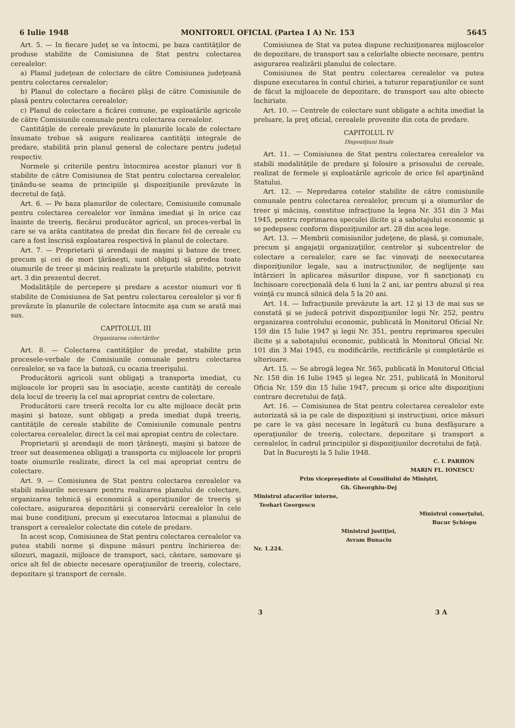6 Iulie 1948 MONITORUL OFICIAL (Partea I A) Nr. 153 5645
Art. 5. — In fiecare judeţ se va întocmi, pe baza cantităţilor de produse stabilite de Comisiunea de Stat pentru colectarea cerealelor:
a) Planul judeţean de colectare de către Comisiunea judeţeană pentru colectarea cerealelor;
b) Planul de colectare a fiecărei plăşi de către Comisiunile de plasă pentru colectarea cerealelor;
c) Planul de colectare a ficărei comune, pe exploatările agricole de către Comisiunile comunale pentru colectarea cerealelor.
Cantităţile de cereale prevăzute în planurile locale de colectare însumate trebue să asigure realizarea cantităţii integrale de predare, stabilită prin planul general de colectare pentru judeţul respectiv.
Normele şi criteriile pentru întocmirea acestor planuri vor fi stabilite de către Comisiunea de Stat pentru colectarea cerealelor, ţinându-se seama de principiile şi dispoziţiunile prevăzute în decretul de faţă.
Art. 6. — Pe baza planurilor de colectare, Comisiunile comunale pentru colectarea cerealelor vor înmâna imediat şi în orice caz înainte de treeriş, fiecărui producător agricol, un proces-verbal în care se va arăta cantitatea de predat din fiecare fel de cereale cu care a fost înscrisă exploatarea respectivă în planul de colectare.
Art. 7. — Proprietarii şi arendaşii de maşini şi batoze de treer, precum şi cei de mori ţărăneşti, sunt obligaţi să predea toate oiumurile de treer şi măciniş realizate la preţurile stabilite, potrivit art. 3 din prezentul decret.
Modalităţile de percepere şi predare a acestor oiumuri vor fi stabilite de Comisiunea de Sat pentru colectarea cerealelor şi vor fi prevăzute în planurile de colectare întocmite aşa cum se arată mai sus.
CAPITOLUL III
Organizarea colectărilor
Art. 8. — Colectarea cantităţilor de predat, stabilite prin procesele-verbale de Comisiunile comunale pentru colectarea cerealelor, se va face la batoză, cu ocazia treerişului.
Producătorii agricoli sunt obligaţi a transporta imediat, cu mijloacele lor proprii sau în asociaţie, aceste cantităţi de cereale dela locul de treeriş la cel mai apropriat centru de colectare.
Producătorii care treeră recolta lor cu alte mijloace decât prin maşini şi batoze, sunt obligaţi a preda imediat după treeriş, cantităţile de cereale stabilite de Comisiunile comunale pentru colectarea cerealelor, direct la cel mai apropiat centru de colectare.
Proprietarii şi arendaşii de mori ţărăneşti, maşini şi batoze de treer sut deasemenea obligaţi a transporta cu mijloacele lor proprii toate oiumurile realizate, direct la cel mai apropriat centru de colectare.
Art. 9. — Comisiunea de Stat pentru colectarea cerealelor va stabili măsurile necesare pentru realizarea planului de colectare, organizarea tehnică şi economică a operaţiunilor de treeriş şi colectare, asigurarea depozitării şi conservării cerealelor în cele mai bune condiţiuni, precum şi executarea întocmai a planului de transport a cerealelor colectate din cotele de predare.
In acest scop, Comisiunea de Stat pentru colectarea cerealelor va putea stabili norme şi dispune măsuri pentru închirierea de: silozuri, magazii, mijloace de transport, saci, cântare, samovare şi orice alt fel de obiecte necesare operaţiunilor de treeriş, colectare, depozitare şi transport de cereale.
Comisiunea de Stat va putea dispune rechiziţionarea mijloacelor de depozitare, de transport sau a celorlalte obiecte necesare, pentru asigurarea realizării planului de colectare.
Comisiunea de Stat pentru colectarea cerealelor va putea dispune executarea în contul chiriei, a tuturor reparaţiunilor ce sunt de făcut la mijloacele de depozitare, de transport sau alte obiecte închiriate.
Art. 10. — Centrele de colectare sunt obligate a achita imediat la preluare, la preţ oficial, cerealele provenite din cota de predare.
CAPITOLUL IV
Dispoziţiuni finale
Art. 11. — Comisiunea de Stat pentru colectarea cerealelor va stabili modalităţile de predare şi folosire a prisosului de cereale, realizat de fermele şi exploatările agricole de orice fel aparţinând Statului.
Art. 12. — Nepredarea cotelor stabilite de către comisiunile comunale pentru colectarea cerealelor, precum şi a oiumurilor de treer şi măciniş, constitue infracţiune la legea Nr. 351 din 3 Mai 1945, pentru reprimarea speculei ilicite şi a sabotajului economic şi se pedepsesc conform dispoziţiunilor art. 28 din acea lege.
Art. 13. — Membrii comisiunilor judeţene, de plasă, şi comunale, precum şi angajaţii organizaţiilor, centrelor şi subcentrelor de colectare a cerealelor, care se fac vinovaţi de neexecutarea dispoziţiunilor legale, sau a instrucţiunilor, de neglijenţe sau întârzieri în aplicarea măsurilor dispuse, vor fi sancţionaţi cu închisoare corecţională dela 6 luni la 2 ani, iar pentru abuzul şi rea voinţă cu muncă silnică dela 5 la 20 ani.
Art. 14. — Infracţiunile prevăzute la art. 12 şi 13 de mai sus se constată şi se judecă potrivit dispoziţiunilor legii Nr. 252, pentru organizarea controlului economic, publicată în Monitorul Oficial Nr. 159 din 15 Iulie 1947 şi legii Nr. 351, pentru reprimarea speculei ilicite şi a sabotajului economic, publicată în Monitorul Oficial Nr. 101 din 3 Mai 1945, cu modificările, rectificările şi completările ei ulterioare.
Art. 15. — Se abrogă legea Nr. 565, publicată în Monitorul Oficial Nr. 158 din 16 Iulie 1945 şi legea Nr. 251, publicată în Monitorul Oficia Nr. 159 din 15 Iulie 1947, precum şi orice alte dispoziţiuni contrare decretului de faţă.
Art. 16. — Comisiunea de Stat pentru colectarea cerealelor este autorizată să ia pe cale de dispoziţiuni şi instrucţiuni, orice măsuri pe care le va găsi necesare în legătură cu buna desfăşurare a operaţiunilor de treeriş, colectare, depozitare şi transport a cerealelor, în cadrul principiilor şi dispoziţiunilor decretului de faţă.
Dat în Bucureşti la 5 Iulie 1948.
C. I. PARHON
MARIN FL. IONESCU
Prim vicepreşedinte al Consiliului de Miniştri,
Gh. Gheorghiu-Dej
Ministrul afacerilor interne,
Teohari Georgescu
Ministrul comerţului,
Bucur Şchiopu
Ministrul justiţiei,
Avram Bunaciu
Nr. 1.224.
3 3 A